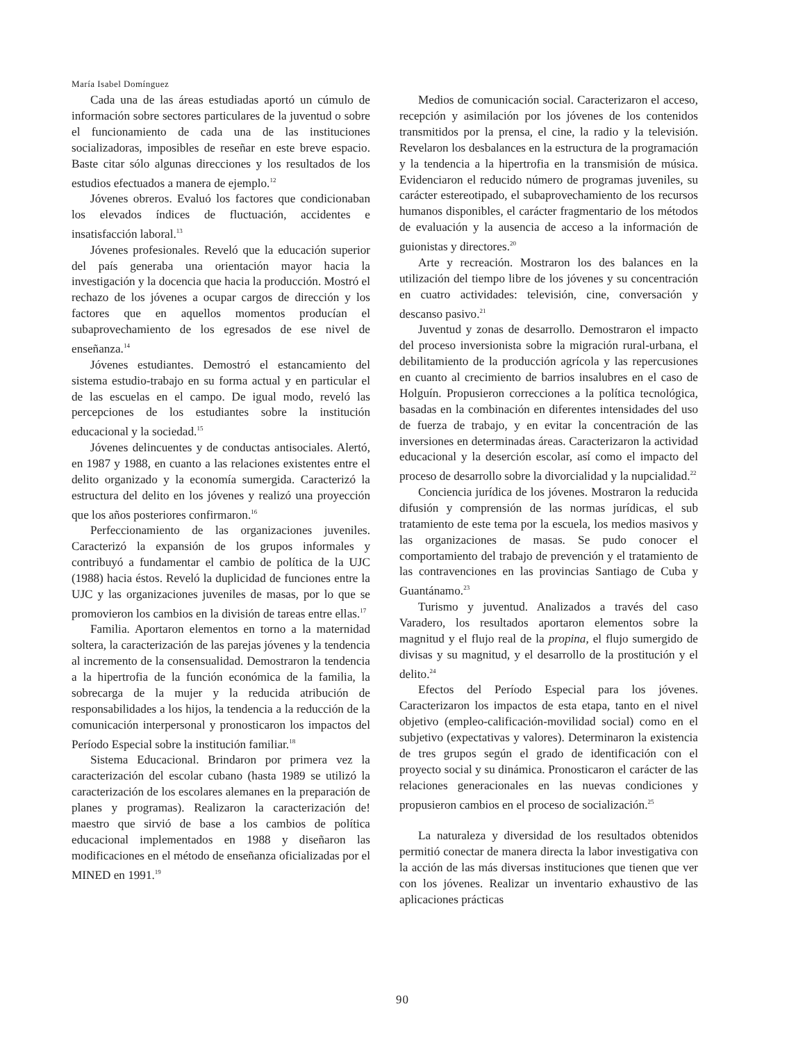María Isabel Domínguez
Cada una de las áreas estudiadas aportó un cúmulo de información sobre sectores particulares de la juventud o sobre el funcionamiento de cada una de las instituciones socializadoras, imposibles de reseñar en este breve espacio. Baste citar sólo algunas direcciones y los resultados de los estudios efectuados a manera de ejemplo.<sup>12</sup>
Jóvenes obreros. Evaluó los factores que condicionaban los elevados índices de fluctuación, accidentes e insatisfacción laboral.<sup>13</sup>
Jóvenes profesionales. Reveló que la educación superior del país generaba una orientación mayor hacia la investigación y la docencia que hacia la producción. Mostró el rechazo de los jóvenes a ocupar cargos de dirección y los factores que en aquellos momentos producían el subaprovechamiento de los egresados de ese nivel de enseñanza.<sup>14</sup>
Jóvenes estudiantes. Demostró el estancamiento del sistema estudio-trabajo en su forma actual y en particular el de las escuelas en el campo. De igual modo, reveló las percepciones de los estudiantes sobre la institución educacional y la sociedad.<sup>15</sup>
Jóvenes delincuentes y de conductas antisociales. Alertó, en 1987 y 1988, en cuanto a las relaciones existentes entre el delito organizado y la economía sumergida. Caracterizó la estructura del delito en los jóvenes y realizó una proyección que los años posteriores confirmaron.<sup>16</sup>
Perfeccionamiento de las organizaciones juveniles. Caracterizó la expansión de los grupos informales y contribuyó a fundamentar el cambio de política de la UJC (1988) hacia éstos. Reveló la duplicidad de funciones entre la UJC y las organizaciones juveniles de masas, por lo que se promovieron los cambios en la división de tareas entre ellas.<sup>17</sup>
Familia. Aportaron elementos en torno a la maternidad soltera, la caracterización de las parejas jóvenes y la tendencia al incremento de la consensualidad. Demostraron la tendencia a la hipertrofia de la función económica de la familia, la sobrecarga de la mujer y la reducida atribución de responsabilidades a los hijos, la tendencia a la reducción de la comunicación interpersonal y pronosticaron los impactos del Período Especial sobre la institución familiar.<sup>18</sup>
Sistema Educacional. Brindaron por primera vez la caracterización del escolar cubano (hasta 1989 se utilizó la caracterización de los escolares alemanes en la preparación de planes y programas). Realizaron la caracterización de! maestro que sirvió de base a los cambios de política educacional implementados en 1988 y diseñaron las modificaciones en el método de enseñanza oficializadas por el MINED en 1991.<sup>19</sup>
Medios de comunicación social. Caracterizaron el acceso, recepción y asimilación por los jóvenes de los contenidos transmitidos por la prensa, el cine, la radio y la televisión. Revelaron los desbalances en la estructura de la programación y la tendencia a la hipertrofia en la transmisión de música. Evidenciaron el reducido número de programas juveniles, su carácter estereotipado, el subaprovechamiento de los recursos humanos disponibles, el carácter fragmentario de los métodos de evaluación y la ausencia de acceso a la información de guionistas y directores.<sup>20</sup>
Arte y recreación. Mostraron los des balances en la utilización del tiempo libre de los jóvenes y su concentración en cuatro actividades: televisión, cine, conversación y descanso pasivo.<sup>21</sup>
Juventud y zonas de desarrollo. Demostraron el impacto del proceso inversionista sobre la migración rural-urbana, el debilitamiento de la producción agrícola y las repercusiones en cuanto al crecimiento de barrios insalubres en el caso de Holguín. Propusieron correcciones a la política tecnológica, basadas en la combinación en diferentes intensidades del uso de fuerza de trabajo, y en evitar la concentración de las inversiones en determinadas áreas. Caracterizaron la actividad educacional y la deserción escolar, así como el impacto del proceso de desarrollo sobre la divorcialidad y la nupcialidad.<sup>22</sup>
Conciencia jurídica de los jóvenes. Mostraron la reducida difusión y comprensión de las normas jurídicas, el sub tratamiento de este tema por la escuela, los medios masivos y las organizaciones de masas. Se pudo conocer el comportamiento del trabajo de prevención y el tratamiento de las contravenciones en las provincias Santiago de Cuba y Guantánamo.<sup>23</sup>
Turismo y juventud. Analizados a través del caso Varadero, los resultados aportaron elementos sobre la magnitud y el flujo real de la propina, el flujo sumergido de divisas y su magnitud, y el desarrollo de la prostitución y el delito.<sup>24</sup>
Efectos del Período Especial para los jóvenes. Caracterizaron los impactos de esta etapa, tanto en el nivel objetivo (empleo-calificación-movilidad social) como en el subjetivo (expectativas y valores). Determinaron la existencia de tres grupos según el grado de identificación con el proyecto social y su dinámica. Pronosticaron el carácter de las relaciones generacionales en las nuevas condiciones y propusieron cambios en el proceso de socialización.<sup>25</sup>
La naturaleza y diversidad de los resultados obtenidos permitió conectar de manera directa la labor investigativa con la acción de las más diversas instituciones que tienen que ver con los jóvenes. Realizar un inventario exhaustivo de las aplicaciones prácticas
90